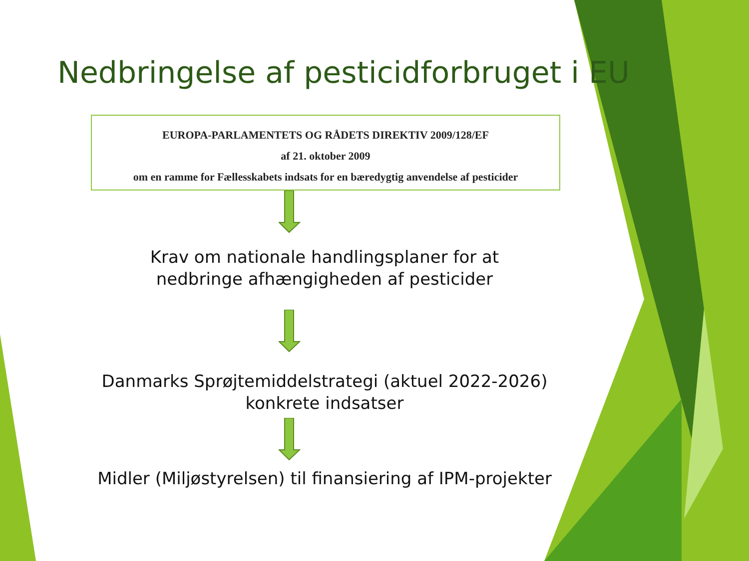Nedbringelse af pesticidforbruget i EU
EUROPA-PARLAMENTETS OG RÅDETS DIREKTIV 2009/128/EF
af 21. oktober 2009
om en ramme for Fællesskabets indsats for en bæredygtig anvendelse af pesticider
Krav om nationale handlingsplaner for at
nedbringe afhængigheden af pesticider
Danmarks Sprøjtemiddelstrategi (aktuel 2022-2026)
konkrete indsatser
Midler (Miljøstyrelsen) til finansiering af IPM-projekter